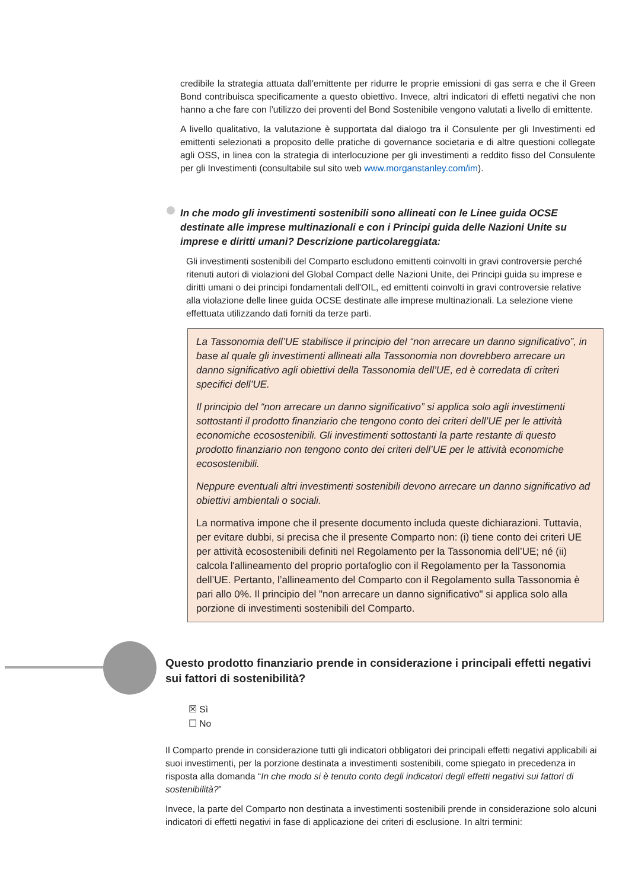credibile la strategia attuata dall'emittente per ridurre le proprie emissioni di gas serra e che il Green Bond contribuisca specificamente a questo obiettivo. Invece, altri indicatori di effetti negativi che non hanno a che fare con l’utilizzo dei proventi del Bond Sostenibile vengono valutati a livello di emittente.
A livello qualitativo, la valutazione è supportata dal dialogo tra il Consulente per gli Investimenti ed emittenti selezionati a proposito delle pratiche di governance societaria e di altre questioni collegate agli OSS, in linea con la strategia di interlocuzione per gli investimenti a reddito fisso del Consulente per gli Investimenti (consultabile sul sito web www.morganstanley.com/im).
In che modo gli investimenti sostenibili sono allineati con le Linee guida OCSE destinate alle imprese multinazionali e con i Principi guida delle Nazioni Unite su imprese e diritti umani? Descrizione particolareggiata:
Gli investimenti sostenibili del Comparto escludono emittenti coinvolti in gravi controversie perché ritenuti autori di violazioni del Global Compact delle Nazioni Unite, dei Principi guida su imprese e diritti umani o dei principi fondamentali dell'OIL, ed emittenti coinvolti in gravi controversie relative alla violazione delle linee guida OCSE destinate alle imprese multinazionali. La selezione viene effettuata utilizzando dati forniti da terze parti.
La Tassonomia dell’UE stabilisce il principio del “non arrecare un danno significativo”, in base al quale gli investimenti allineati alla Tassonomia non dovrebbero arrecare un danno significativo agli obiettivi della Tassonomia dell’UE, ed è corredata di criteri specifici dell’UE.
Il principio del “non arrecare un danno significativo” si applica solo agli investimenti sottostanti il prodotto finanziario che tengono conto dei criteri dell’UE per le attività economiche ecosostenibili. Gli investimenti sottostanti la parte restante di questo prodotto finanziario non tengono conto dei criteri dell’UE per le attività economiche ecosostenibili.
Neppure eventuali altri investimenti sostenibili devono arrecare un danno significativo ad obiettivi ambientali o sociali.
La normativa impone che il presente documento includa queste dichiarazioni. Tuttavia, per evitare dubbi, si precisa che il presente Comparto non: (i) tiene conto dei criteri UE per attività ecosostenibili definiti nel Regolamento per la Tassonomia dell’UE; né (ii) calcola l'allineamento del proprio portafoglio con il Regolamento per la Tassonomia dell’UE. Pertanto, l’allineamento del Comparto con il Regolamento sulla Tassonomia è pari allo 0%. Il principio del "non arrecare un danno significativo" si applica solo alla porzione di investimenti sostenibili del Comparto.
Questo prodotto finanziario prende in considerazione i principali effetti negativi sui fattori di sostenibilità?
☒ Sì
☐ No
Il Comparto prende in considerazione tutti gli indicatori obbligatori dei principali effetti negativi applicabili ai suoi investimenti, per la porzione destinata a investimenti sostenibili, come spiegato in precedenza in risposta alla domanda “In che modo si è tenuto conto degli indicatori degli effetti negativi sui fattori di sostenibilità?”
Invece, la parte del Comparto non destinata a investimenti sostenibili prende in considerazione solo alcuni indicatori di effetti negativi in fase di applicazione dei criteri di esclusione. In altri termini: